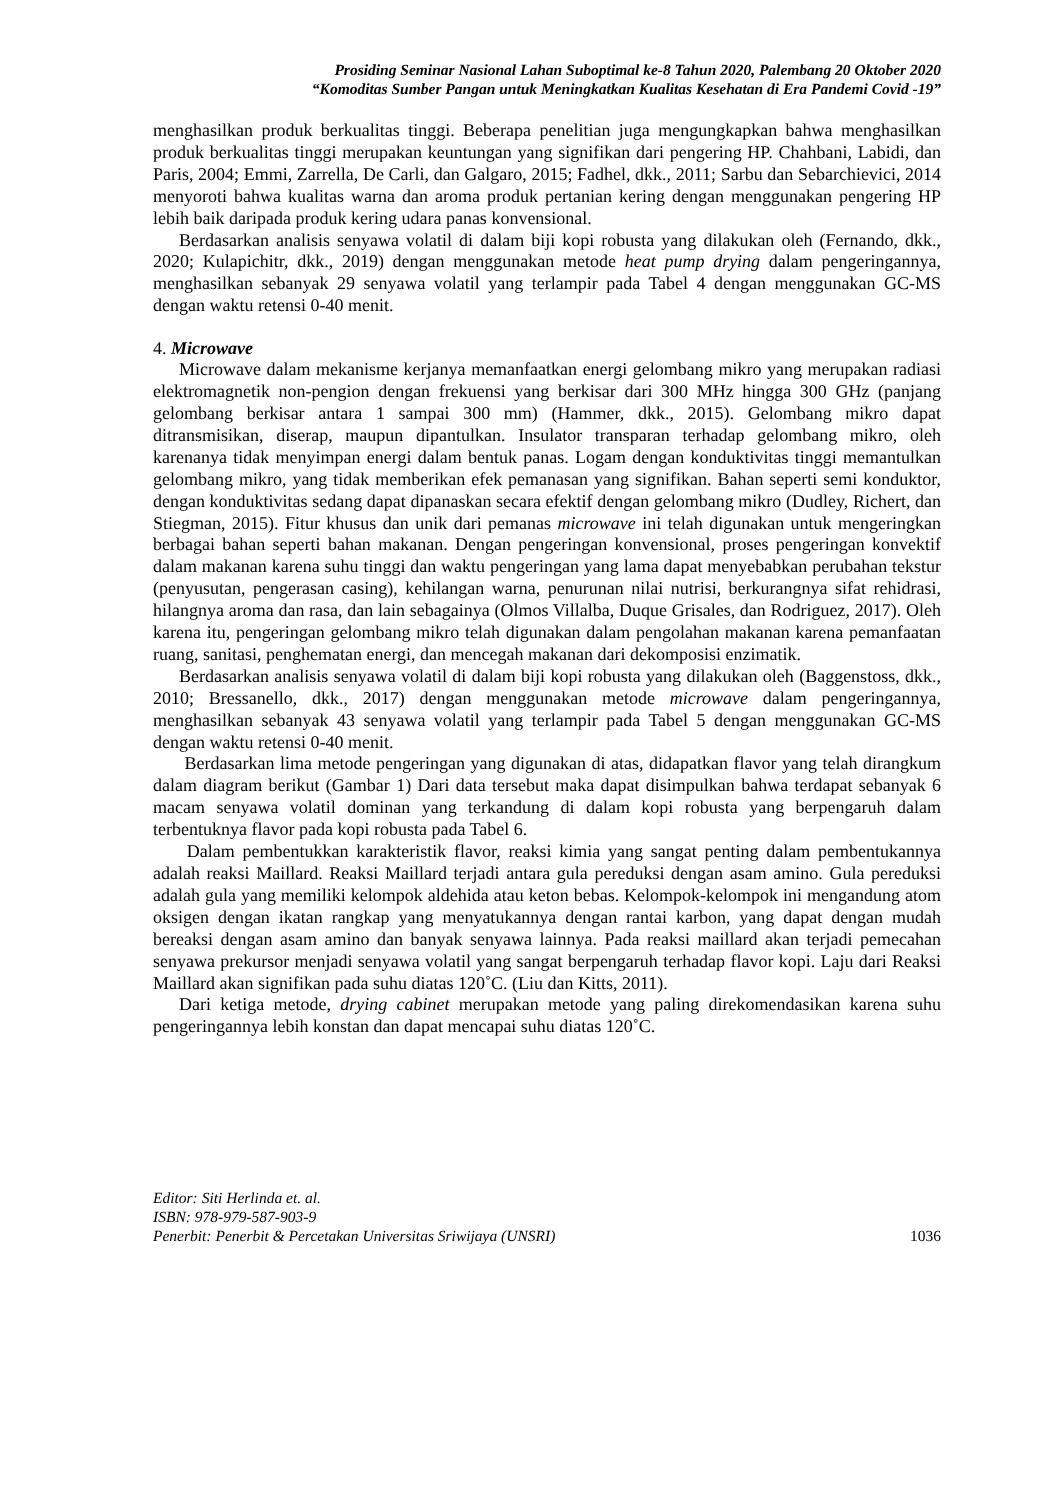Prosiding Seminar Nasional Lahan Suboptimal ke-8 Tahun 2020, Palembang 20 Oktober 2020
“Komoditas Sumber Pangan untuk Meningkatkan Kualitas Kesehatan di Era Pandemi Covid -19”
menghasilkan produk berkualitas tinggi. Beberapa penelitian juga mengungkapkan bahwa menghasilkan produk berkualitas tinggi merupakan keuntungan yang signifikan dari pengering HP. Chahbani, Labidi, dan Paris, 2004; Emmi, Zarrella, De Carli, dan Galgaro, 2015; Fadhel, dkk., 2011; Sarbu dan Sebarchievici, 2014 menyoroti bahwa kualitas warna dan aroma produk pertanian kering dengan menggunakan pengering HP lebih baik daripada produk kering udara panas konvensional.
Berdasarkan analisis senyawa volatil di dalam biji kopi robusta yang dilakukan oleh (Fernando, dkk., 2020; Kulapichitr, dkk., 2019) dengan menggunakan metode heat pump drying dalam pengeringannya, menghasilkan sebanyak 29 senyawa volatil yang terlampir pada Tabel 4 dengan menggunakan GC-MS dengan waktu retensi 0-40 menit.
4. Microwave
Microwave dalam mekanisme kerjanya memanfaatkan energi gelombang mikro yang merupakan radiasi elektromagnetik non-pengion dengan frekuensi yang berkisar dari 300 MHz hingga 300 GHz (panjang gelombang berkisar antara 1 sampai 300 mm) (Hammer, dkk., 2015). Gelombang mikro dapat ditransmisikan, diserap, maupun dipantulkan. Insulator transparan terhadap gelombang mikro, oleh karenanya tidak menyimpan energi dalam bentuk panas. Logam dengan konduktivitas tinggi memantulkan gelombang mikro, yang tidak memberikan efek pemanasan yang signifikan. Bahan seperti semi konduktor, dengan konduktivitas sedang dapat dipanaskan secara efektif dengan gelombang mikro (Dudley, Richert, dan Stiegman, 2015). Fitur khusus dan unik dari pemanas microwave ini telah digunakan untuk mengeringkan berbagai bahan seperti bahan makanan. Dengan pengeringan konvensional, proses pengeringan konvektif dalam makanan karena suhu tinggi dan waktu pengeringan yang lama dapat menyebabkan perubahan tekstur (penyusutan, pengerasan casing), kehilangan warna, penurunan nilai nutrisi, berkurangnya sifat rehidrasi, hilangnya aroma dan rasa, dan lain sebagainya (Olmos Villalba, Duque Grisales, dan Rodriguez, 2017). Oleh karena itu, pengeringan gelombang mikro telah digunakan dalam pengolahan makanan karena pemanfaatan ruang, sanitasi, penghematan energi, dan mencegah makanan dari dekomposisi enzimatik.
Berdasarkan analisis senyawa volatil di dalam biji kopi robusta yang dilakukan oleh (Baggenstoss, dkk., 2010; Bressanello, dkk., 2017) dengan menggunakan metode microwave dalam pengeringannya, menghasilkan sebanyak 43 senyawa volatil yang terlampir pada Tabel 5 dengan menggunakan GC-MS dengan waktu retensi 0-40 menit.
Berdasarkan lima metode pengeringan yang digunakan di atas, didapatkan flavor yang telah dirangkum dalam diagram berikut (Gambar 1) Dari data tersebut maka dapat disimpulkan bahwa terdapat sebanyak 6 macam senyawa volatil dominan yang terkandung di dalam kopi robusta yang berpengaruh dalam terbentuknya flavor pada kopi robusta pada Tabel 6.
Dalam pembentukkan karakteristik flavor, reaksi kimia yang sangat penting dalam pembentukannya adalah reaksi Maillard. Reaksi Maillard terjadi antara gula pereduksi dengan asam amino. Gula pereduksi adalah gula yang memiliki kelompok aldehida atau keton bebas. Kelompok-kelompok ini mengandung atom oksigen dengan ikatan rangkap yang menyatukannya dengan rantai karbon, yang dapat dengan mudah bereaksi dengan asam amino dan banyak senyawa lainnya. Pada reaksi maillard akan terjadi pemecahan senyawa prekursor menjadi senyawa volatil yang sangat berpengaruh terhadap flavor kopi. Laju dari Reaksi Maillard akan signifikan pada suhu diatas 120˚C. (Liu dan Kitts, 2011).
Dari ketiga metode, drying cabinet merupakan metode yang paling direkomendasikan karena suhu pengeringannya lebih konstan dan dapat mencapai suhu diatas 120˚C.
Editor: Siti Herlinda et. al.
ISBN: 978-979-587-903-9
Penerbit: Penerbit & Percetakan Universitas Sriwijaya (UNSRI) 1036